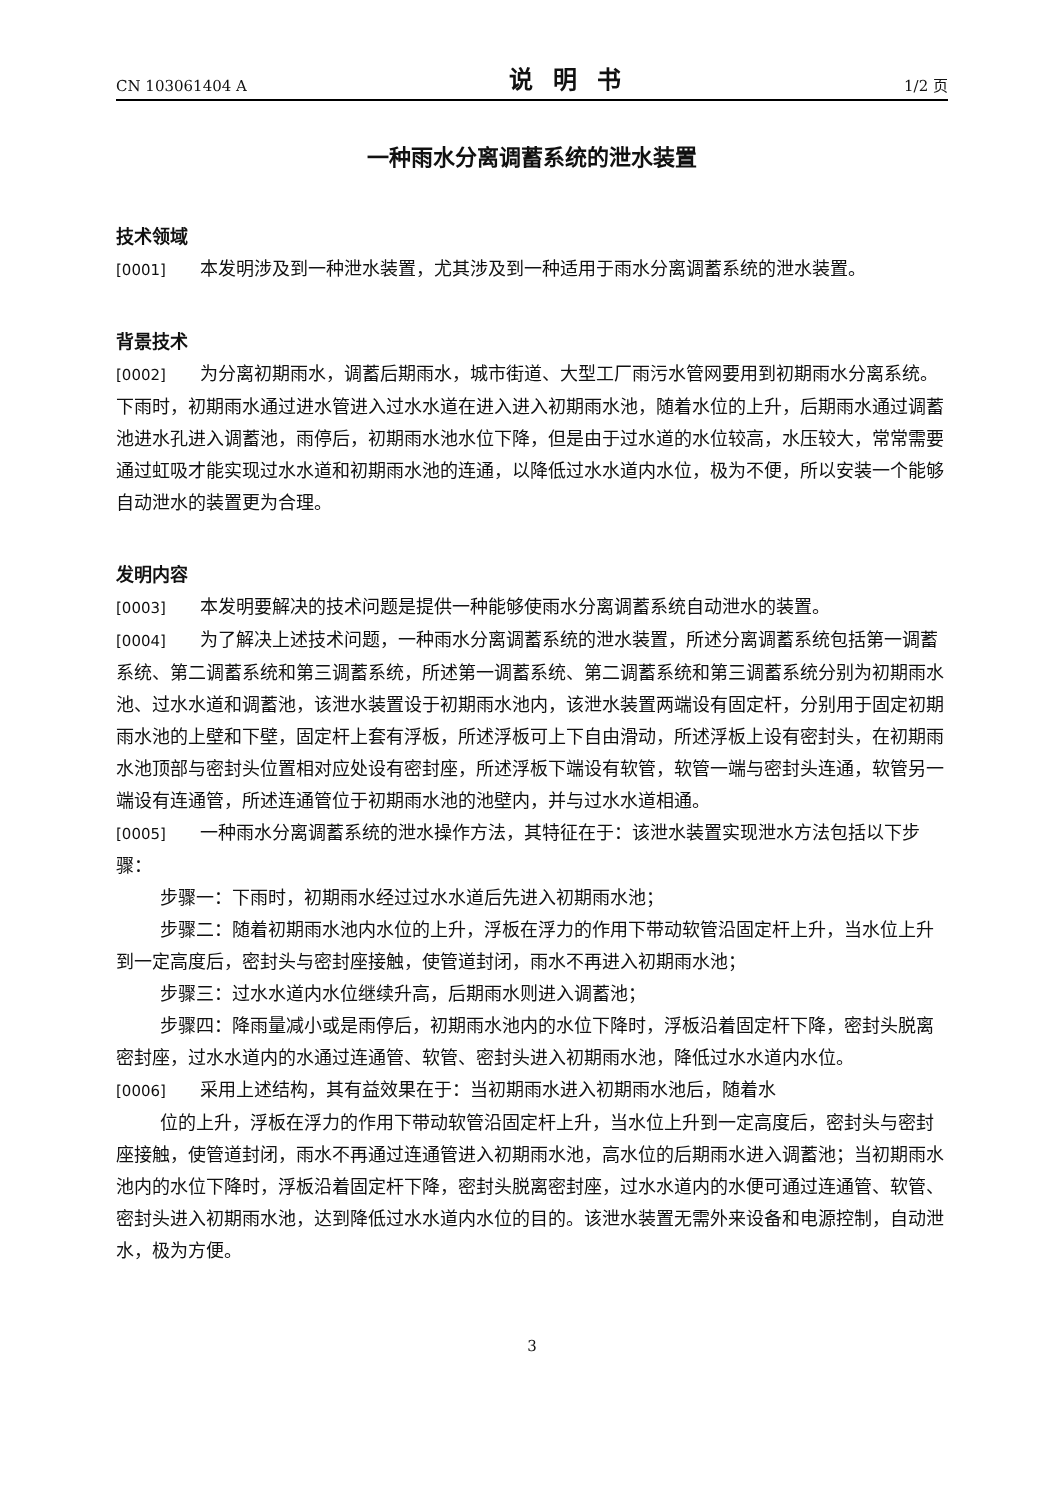CN 103061404 A 说明书 1/2 页
一种雨水分离调蓄系统的泄水装置
技术领域
[0001] 本发明涉及到一种泄水装置，尤其涉及到一种适用于雨水分离调蓄系统的泄水装置。
背景技术
[0002] 为分离初期雨水，调蓄后期雨水，城市街道、大型工厂雨污水管网要用到初期雨水分离系统。下雨时，初期雨水通过进水管进入过水水道在进入进入初期雨水池，随着水位的上升，后期雨水通过调蓄池进水孔进入调蓄池，雨停后，初期雨水池水位下降，但是由于过水道的水位较高，水压较大，常常需要通过虹吸才能实现过水水道和初期雨水池的连通，以降低过水水道内水位，极为不便，所以安装一个能够自动泄水的装置更为合理。
发明内容
[0003] 本发明要解决的技术问题是提供一种能够使雨水分离调蓄系统自动泄水的装置。
[0004] 为了解决上述技术问题，一种雨水分离调蓄系统的泄水装置，所述分离调蓄系统包括第一调蓄系统、第二调蓄系统和第三调蓄系统，所述第一调蓄系统、第二调蓄系统和第三调蓄系统分别为初期雨水池、过水水道和调蓄池，该泄水装置设于初期雨水池内，该泄水装置两端设有固定杆，分别用于固定初期雨水池的上壁和下壁，固定杆上套有浮板，所述浮板可上下自由滑动，所述浮板上设有密封头，在初期雨水池顶部与密封头位置相对应处设有密封座，所述浮板下端设有软管，软管一端与密封头连通，软管另一端设有连通管，所述连通管位于初期雨水池的池壁内，并与过水水道相通。
[0005] 一种雨水分离调蓄系统的泄水操作方法，其特征在于：该泄水装置实现泄水方法包括以下步骤：
步骤一：下雨时，初期雨水经过过水水道后先进入初期雨水池；
步骤二：随着初期雨水池内水位的上升，浮板在浮力的作用下带动软管沿固定杆上升，当水位上升到一定高度后，密封头与密封座接触，使管道封闭，雨水不再进入初期雨水池；
步骤三：过水水道内水位继续升高，后期雨水则进入调蓄池；
步骤四：降雨量减小或是雨停后，初期雨水池内的水位下降时，浮板沿着固定杆下降，密封头脱离密封座，过水水道内的水通过连通管、软管、密封头进入初期雨水池，降低过水水道内水位。
[0006] 采用上述结构，其有益效果在于：当初期雨水进入初期雨水池后，随着水
位的上升，浮板在浮力的作用下带动软管沿固定杆上升，当水位上升到一定高度后，密封头与密封座接触，使管道封闭，雨水不再通过连通管进入初期雨水池，高水位的后期雨水进入调蓄池；当初期雨水池内的水位下降时，浮板沿着固定杆下降，密封头脱离密封座，过水水道内的水便可通过连通管、软管、密封头进入初期雨水池，达到降低过水水道内水位的目的。该泄水装置无需外来设备和电源控制，自动泄水，极为方便。
3